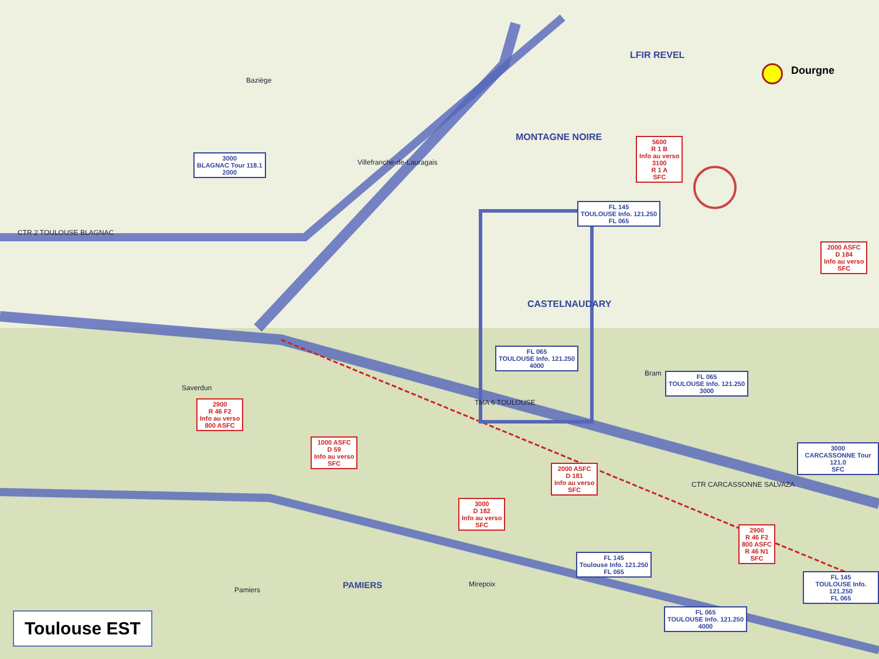MONTAGNE NOIRE
CASTELNAUDARY
PAMIERS
LFIR REVEL
CTR 2 TOULOUSE BLAGNAC
TMA 6 TOULOUSE
CTR CARCASSONNE SALVAZA
Bram
Baziège
Villefranche-de-Lauragais
Saverdun
Pamiers
Mirepoix
3000
BLAGNAC Tour 118.1
2000
5600
R 1 B
Info au verso
3100
R 1 A
SFC
FL 145
TOULOUSE Info. 121.250
FL 065
FL 065
TOULOUSE Info. 121.250
4000
2900
R 46 F2
Info au verso
800 ASFC
1000 ASFC
D 59
Info au verso
SFC
2000 ASFC
D 181
Info au verso
SFC
3000
D 182
Info au verso
SFC
3000
CARCASSONNE Tour 121.0
SFC
2000 ASFC
D 184
Info au verso
SFC
FL 065
TOULOUSE Info. 121.250
3000
FL 145
Toulouse Info. 121.250
FL 065
2900
R 46 F2
800 ASFC
R 46 N1
SFC
FL 065
TOULOUSE Info. 121.250
4000
FL 145
TOULOUSE Info. 121.250
FL 065
Dourgne
Toulouse EST